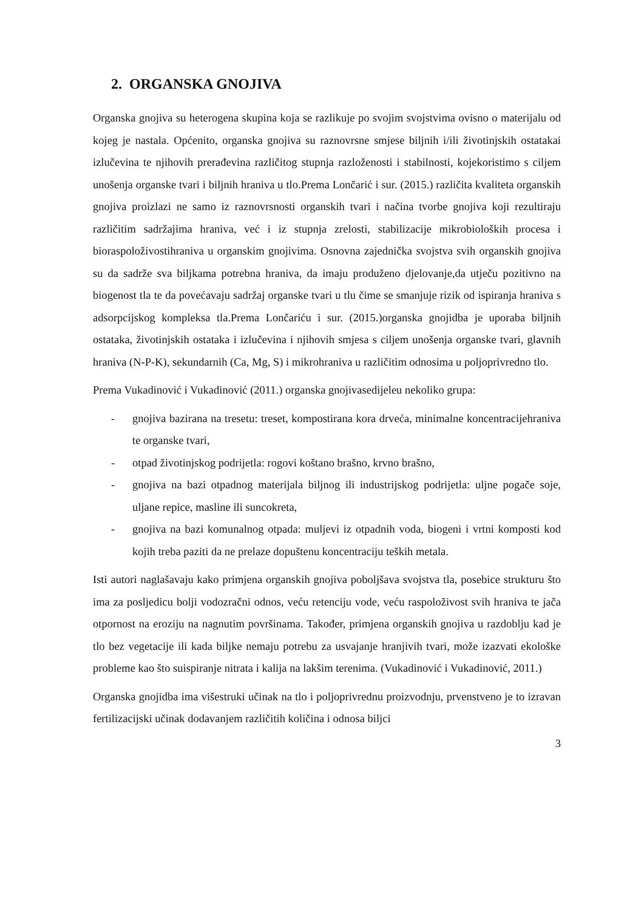2. ORGANSKA GNOJIVA
Organska gnojiva su heterogena skupina koja se razlikuje po svojim svojstvima ovisno o materijalu od kojeg je nastala. Općenito, organska gnojiva su raznovrsne smjese biljnih i/ili životinjskih ostatakai izlučevina te njihovih prerađevina različitog stupnja razloženosti i stabilnosti, kojekoristimo s ciljem unošenja organske tvari i biljnih hraniva u tlo.Prema Lončarić i sur. (2015.) različita kvaliteta organskih gnojiva proizlazi ne samo iz raznovrsnosti organskih tvari i načina tvorbe gnojiva koji rezultiraju različitim sadržajima hraniva, već i iz stupnja zrelosti, stabilizacije mikrobioloških procesa i bioraspoloživostihraniva u organskim gnojivima. Osnovna zajednička svojstva svih organskih gnojiva su da sadrže sva biljkama potrebna hraniva, da imaju produženo djelovanje,da utječu pozitivno na biogenost tla te da povećavaju sadržaj organske tvari u tlu čime se smanjuje rizik od ispiranja hraniva s adsorpcijskog kompleksa tla.Prema Lončariću i sur. (2015.)organska gnojidba je uporaba biljnih ostataka, životinjskih ostataka i izlučevina i njihovih smjesa s ciljem unošenja organske tvari, glavnih hraniva (N-P-K), sekundarnih (Ca, Mg, S) i mikrohraniva u različitim odnosima u poljoprivredno tlo.
Prema Vukadinović i Vukadinović (2011.) organska gnojivasedijeleu nekoliko grupa:
- gnojiva bazirana na tresetu: treset, kompostirana kora drveća, minimalne koncentracijehraniva te organske tvari,
- otpad životinjskog podrijetla: rogovi koštano brašno, krvno brašno,
- gnojiva na bazi otpadnog materijala biljnog ili industrijskog podrijetla: uljne pogače soje, uljane repice, masline ili suncokreta,
- gnojiva na bazi komunalnog otpada: muljevi iz otpadnih voda, biogeni i vrtni komposti kod kojih treba paziti da ne prelaze dopuštenu koncentraciju teških metala.
Isti autori naglašavaju kako primjena organskih gnojiva poboljšava svojstva tla, posebice strukturu što ima za posljedicu bolji vodozračni odnos, veću retenciju vode, veću raspoloživost svih hraniva te jača otpornost na eroziju na nagnutim površinama. Također, primjena organskih gnojiva u razdoblju kad je tlo bez vegetacije ili kada biljke nemaju potrebu za usvajanje hranjivih tvari, može izazvati ekološke probleme kao što suispiranje nitrata i kalija na lakšim terenima. (Vukadinović i Vukadinović, 2011.)
Organska gnojidba ima višestruki učinak na tlo i poljoprivrednu proizvodnju, prvenstveno je to izravan fertilizacijski učinak dodavanjem različitih količina i odnosa biljci
3